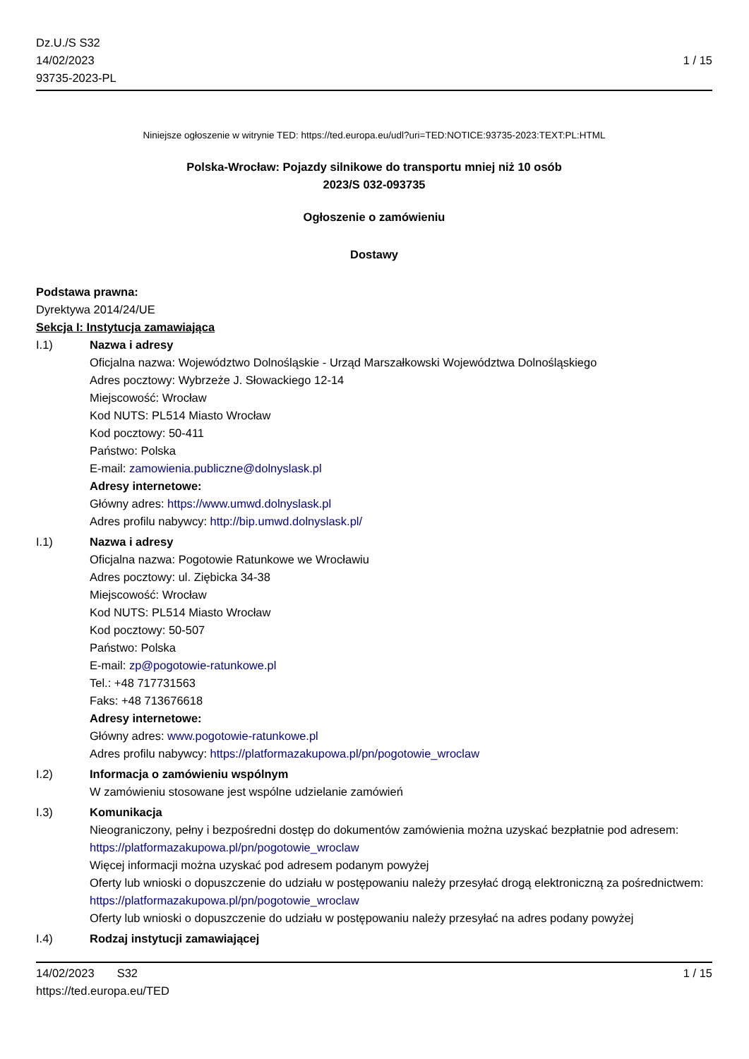Dz.U./S S32
14/02/2023
93735-2023-PL
1 / 15
Niniejsze ogłoszenie w witrynie TED: https://ted.europa.eu/udl?uri=TED:NOTICE:93735-2023:TEXT:PL:HTML
Polska-Wrocław: Pojazdy silnikowe do transportu mniej niż 10 osób
2023/S 032-093735
Ogłoszenie o zamówieniu
Dostawy
Podstawa prawna:
Dyrektywa 2014/24/UE
Sekcja I: Instytucja zamawiająca
I.1) Nazwa i adresy
Oficjalna nazwa: Województwo Dolnośląskie - Urząd Marszałkowski Województwa Dolnośląskiego
Adres pocztowy: Wybrzeże J. Słowackiego 12-14
Miejscowość: Wrocław
Kod NUTS: PL514 Miasto Wrocław
Kod pocztowy: 50-411
Państwo: Polska
E-mail: zamowienia.publiczne@dolnyslask.pl
Adresy internetowe:
Główny adres: https://www.umwd.dolnyslask.pl
Adres profilu nabywcy: http://bip.umwd.dolnyslask.pl/
I.1) Nazwa i adresy
Oficjalna nazwa: Pogotowie Ratunkowe we Wrocławiu
Adres pocztowy: ul. Ziębicka 34-38
Miejscowość: Wrocław
Kod NUTS: PL514 Miasto Wrocław
Kod pocztowy: 50-507
Państwo: Polska
E-mail: zp@pogotowie-ratunkowe.pl
Tel.: +48 717731563
Faks: +48 713676618
Adresy internetowe:
Główny adres: www.pogotowie-ratunkowe.pl
Adres profilu nabywcy: https://platformazakupowa.pl/pn/pogotowie_wroclaw
I.2) Informacja o zamówieniu wspólnym
W zamówieniu stosowane jest wspólne udzielanie zamówień
I.3) Komunikacja
Nieograniczony, pełny i bezpośredni dostęp do dokumentów zamówienia można uzyskać bezpłatnie pod adresem: https://platformazakupowa.pl/pn/pogotowie_wroclaw
Więcej informacji można uzyskać pod adresem podanym powyżej
Oferty lub wnioski o dopuszczenie do udziału w postępowaniu należy przesyłać drogą elektroniczną za pośrednictwem: https://platformazakupowa.pl/pn/pogotowie_wroclaw
Oferty lub wnioski o dopuszczenie do udziału w postępowaniu należy przesyłać na adres podany powyżej
I.4) Rodzaj instytucji zamawiającej
14/02/2023 S32
https://ted.europa.eu/TED
1 / 15